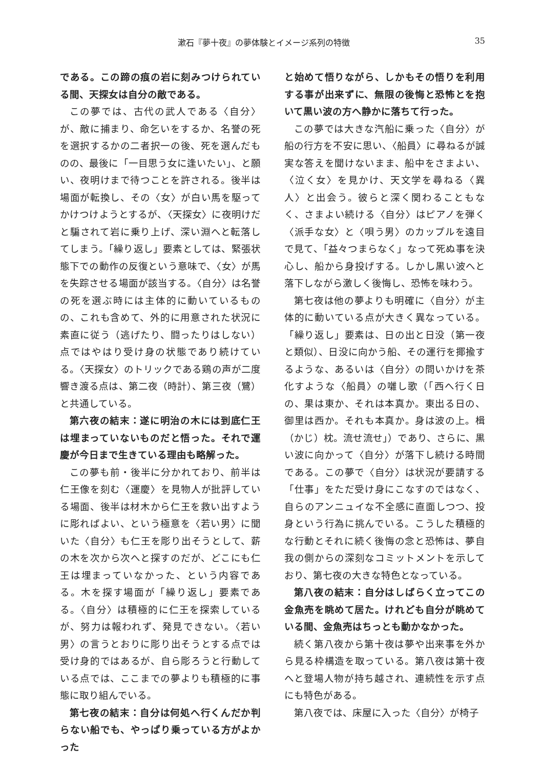漱石『夢十夜』の夢体験とイメージ系列の特徴 35
である。この蹄の痕の岩に刻みつけられている間、天探女は自分の敵である。
この夢では、古代の武人である〈自分〉が、敵に捕まり、命乞いをするか、名誉の死を選択するかの二者択一の後、死を選んだものの、最後に「一目思う女に逢いたい」、と願い、夜明けまで待つことを許される。後半は場面が転換し、その〈女〉が白い馬を駆ってかけつけようとするが、〈天探女〉に夜明けだと騙されて岩に乗り上げ、深い淵へと転落してしまう。「繰り返し」要素としては、緊張状態下での動作の反復という意味で、〈女〉が馬を失踪させる場面が該当する。〈自分〉は名誉の死を選ぶ時には主体的に動いているものの、これも含めて、外的に用意された状況に素直に従う（逃げたり、闘ったりはしない）点ではやはり受け身の状態であり続けている。〈天探女〉のトリックである鶏の声が二度響き渡る点は、第二夜（時計）、第三夜（鷺）と共通している。
第六夜の結末：遂に明治の木には到底仁王は埋まっていないものだと悟った。それで運慶が今日まで生きている理由も略解った。
この夢も前・後半に分かれており、前半は仁王像を刻む〈運慶〉を見物人が批評している場面、後半は材木から仁王を救い出すように彫ればよい、という極意を〈若い男〉に聞いた〈自分〉も仁王を彫り出そうとして、薪の木を次から次へと探すのだが、どこにも仁王は埋まっていなかった、という内容である。木を探す場面が「繰り返し」要素である。〈自分〉は積極的に仁王を探索しているが、努力は報われず、発見できない。〈若い男〉の言うとおりに彫り出そうとする点では受け身的ではあるが、自ら彫ろうと行動している点では、ここまでの夢よりも積極的に事態に取り組んでいる。
第七夜の結末：自分は何処へ行くんだか判らない船でも、やっぱり乗っている方がよかった
と始めて悟りながら、しかもその悟りを利用する事が出来ずに、無限の後悔と恐怖とを抱いて黒い波の方へ静かに落ちて行った。
この夢では大きな汽船に乗った〈自分〉が船の行方を不安に思い、〈船員〉に尋ねるが誠実な答えを聞けないまま、船中をさまよい、〈泣く女〉を見かけ、天文学を尋ねる〈異人〉と出会う。彼らと深く関わることもなく、さまよい続ける〈自分〉はピアノを弾く〈派手な女〉と〈唄う男〉のカップルを遠目で見て、「益々つまらなく」なって死ぬ事を決心し、船から身投げする。しかし黒い波へと落下しながら激しく後悔し、恐怖を味わう。
第七夜は他の夢よりも明確に〈自分〉が主体的に動いている点が大きく異なっている。「繰り返し」要素は、日の出と日没（第一夜と類似）、日没に向かう船、その運行を揶揄するような、あるいは〈自分〉の問いかけを茶化すような〈船員〉の囃し歌（「西へ行く日の、果は東か、それは本真か。東出る日の、御里は西か。それも本真か。身は波の上。楫（かじ）枕。流せ流せ」）であり、さらに、黒い波に向かって〈自分〉が落下し続ける時間である。この夢で〈自分〉は状況が要請する「仕事」をただ受け身にこなすのではなく、自らのアンニュイな不全感に直面しつつ、投身という行為に挑んでいる。こうした積極的な行動とそれに続く後悔の念と恐怖は、夢自我の側からの深刻なコミットメントを示しており、第七夜の大きな特色となっている。
第八夜の結末：自分はしばらく立ってこの金魚売を眺めて居た。けれども自分が眺めている間、金魚売はちっとも動かなかった。
続く第八夜から第十夜は夢や出来事を外から見る枠構造を取っている。第八夜は第十夜へと登場人物が持ち越され、連続性を示す点にも特色がある。
第八夜では、床屋に入った〈自分〉が椅子